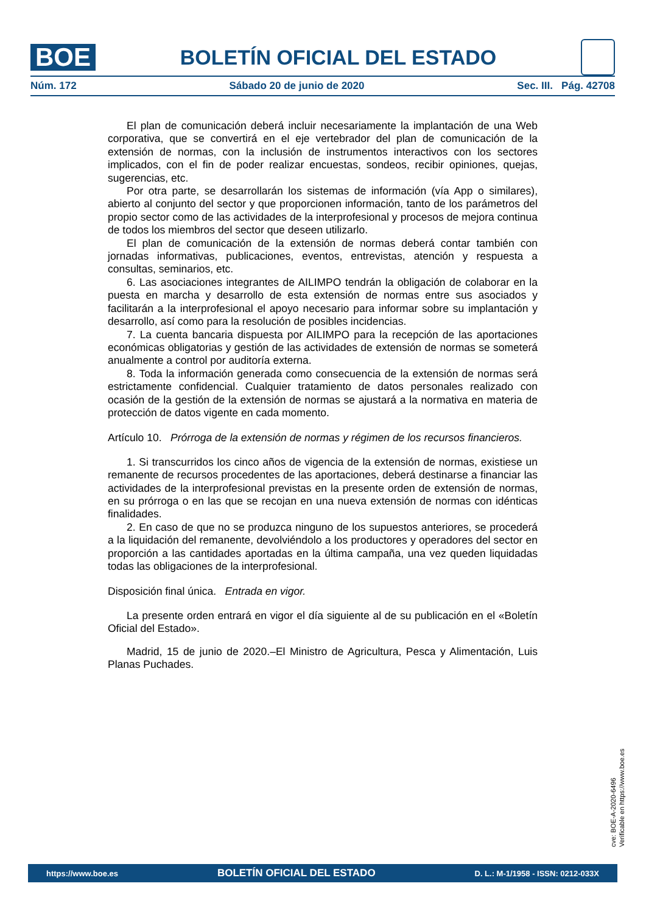BOE
BOLETÍN OFICIAL DEL ESTADO
Núm. 172 Sábado 20 de junio de 2020 Sec. III. Pág. 42708
El plan de comunicación deberá incluir necesariamente la implantación de una Web corporativa, que se convertirá en el eje vertebrador del plan de comunicación de la extensión de normas, con la inclusión de instrumentos interactivos con los sectores implicados, con el fin de poder realizar encuestas, sondeos, recibir opiniones, quejas, sugerencias, etc.
Por otra parte, se desarrollarán los sistemas de información (vía App o similares), abierto al conjunto del sector y que proporcionen información, tanto de los parámetros del propio sector como de las actividades de la interprofesional y procesos de mejora continua de todos los miembros del sector que deseen utilizarlo.
El plan de comunicación de la extensión de normas deberá contar también con jornadas informativas, publicaciones, eventos, entrevistas, atención y respuesta a consultas, seminarios, etc.
6. Las asociaciones integrantes de AILIMPO tendrán la obligación de colaborar en la puesta en marcha y desarrollo de esta extensión de normas entre sus asociados y facilitarán a la interprofesional el apoyo necesario para informar sobre su implantación y desarrollo, así como para la resolución de posibles incidencias.
7. La cuenta bancaria dispuesta por AILIMPO para la recepción de las aportaciones económicas obligatorias y gestión de las actividades de extensión de normas se someterá anualmente a control por auditoría externa.
8. Toda la información generada como consecuencia de la extensión de normas será estrictamente confidencial. Cualquier tratamiento de datos personales realizado con ocasión de la gestión de la extensión de normas se ajustará a la normativa en materia de protección de datos vigente en cada momento.
Artículo 10. Prórroga de la extensión de normas y régimen de los recursos financieros.
1. Si transcurridos los cinco años de vigencia de la extensión de normas, existiese un remanente de recursos procedentes de las aportaciones, deberá destinarse a financiar las actividades de la interprofesional previstas en la presente orden de extensión de normas, en su prórroga o en las que se recojan en una nueva extensión de normas con idénticas finalidades.
2. En caso de que no se produzca ninguno de los supuestos anteriores, se procederá a la liquidación del remanente, devolviéndolo a los productores y operadores del sector en proporción a las cantidades aportadas en la última campaña, una vez queden liquidadas todas las obligaciones de la interprofesional.
Disposición final única. Entrada en vigor.
La presente orden entrará en vigor el día siguiente al de su publicación en el «Boletín Oficial del Estado».
Madrid, 15 de junio de 2020.–El Ministro de Agricultura, Pesca y Alimentación, Luis Planas Puchades.
cve: BOE-A-2020-6496
Verificable en https://www.boe.es
https://www.boe.es BOLETÍN OFICIAL DEL ESTADO D. L.: M-1/1958 - ISSN: 0212-033X